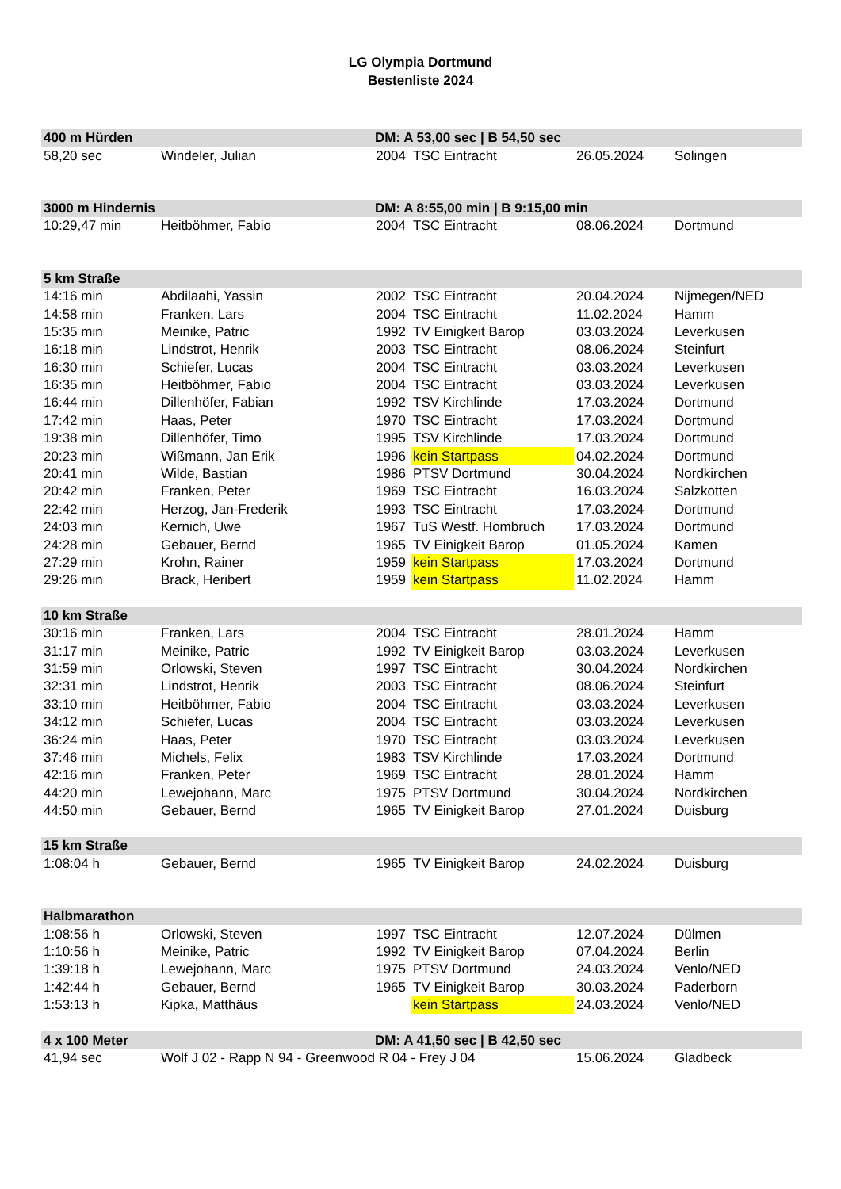LG Olympia Dortmund
Bestenliste 2024
| 400 m Hürden | | DM: A 53,00 sec / B 54,50 sec | | | |
| --- | --- | --- | --- | --- | --- |
| 58,20 sec | Windeler, Julian | 2004 | TSC Eintracht | 26.05.2024 | Solingen |
| 3000 m Hindernis | | DM: A 8:55,00 min / B 9:15,00 min | | | |
| 10:29,47 min | Heitböhmer, Fabio | 2004 | TSC Eintracht | 08.06.2024 | Dortmund |
| 5 km Straße | | | | | |
| 14:16 min | Abdilaahi, Yassin | 2002 | TSC Eintracht | 20.04.2024 | Nijmegen/NED |
| 14:58 min | Franken, Lars | 2004 | TSC Eintracht | 11.02.2024 | Hamm |
| 15:35 min | Meinike, Patric | 1992 | TV Einigkeit Barop | 03.03.2024 | Leverkusen |
| 16:18 min | Lindstrot, Henrik | 2003 | TSC Eintracht | 08.06.2024 | Steinfurt |
| 16:30 min | Schiefer, Lucas | 2004 | TSC Eintracht | 03.03.2024 | Leverkusen |
| 16:35 min | Heitböhmer, Fabio | 2004 | TSC Eintracht | 03.03.2024 | Leverkusen |
| 16:44 min | Dillenhöfer, Fabian | 1992 | TSV Kirchlinde | 17.03.2024 | Dortmund |
| 17:42 min | Haas, Peter | 1970 | TSC Eintracht | 17.03.2024 | Dortmund |
| 19:38 min | Dillenhöfer, Timo | 1995 | TSV Kirchlinde | 17.03.2024 | Dortmund |
| 20:23 min | Wißmann, Jan Erik | 1996 | kein Startpass | 04.02.2024 | Dortmund |
| 20:41 min | Wilde, Bastian | 1986 | PTSV Dortmund | 30.04.2024 | Nordkirchen |
| 20:42 min | Franken, Peter | 1969 | TSC Eintracht | 16.03.2024 | Salzkotten |
| 22:42 min | Herzog, Jan-Frederik | 1993 | TSC Eintracht | 17.03.2024 | Dortmund |
| 24:03 min | Kernich, Uwe | 1967 | TuS Westf. Hombruch | 17.03.2024 | Dortmund |
| 24:28 min | Gebauer, Bernd | 1965 | TV Einigkeit Barop | 01.05.2024 | Kamen |
| 27:29 min | Krohn, Rainer | 1959 | kein Startpass | 17.03.2024 | Dortmund |
| 29:26 min | Brack, Heribert | 1959 | kein Startpass | 11.02.2024 | Hamm |
| 10 km Straße | | | | | |
| 30:16 min | Franken, Lars | 2004 | TSC Eintracht | 28.01.2024 | Hamm |
| 31:17 min | Meinike, Patric | 1992 | TV Einigkeit Barop | 03.03.2024 | Leverkusen |
| 31:59 min | Orlowski, Steven | 1997 | TSC Eintracht | 30.04.2024 | Nordkirchen |
| 32:31 min | Lindstrot, Henrik | 2003 | TSC Eintracht | 08.06.2024 | Steinfurt |
| 33:10 min | Heitböhmer, Fabio | 2004 | TSC Eintracht | 03.03.2024 | Leverkusen |
| 34:12 min | Schiefer, Lucas | 2004 | TSC Eintracht | 03.03.2024 | Leverkusen |
| 36:24 min | Haas, Peter | 1970 | TSC Eintracht | 03.03.2024 | Leverkusen |
| 37:46 min | Michels, Felix | 1983 | TSV Kirchlinde | 17.03.2024 | Dortmund |
| 42:16 min | Franken, Peter | 1969 | TSC Eintracht | 28.01.2024 | Hamm |
| 44:20 min | Lewejohann, Marc | 1975 | PTSV Dortmund | 30.04.2024 | Nordkirchen |
| 44:50 min | Gebauer, Bernd | 1965 | TV Einigkeit Barop | 27.01.2024 | Duisburg |
| 15 km Straße | | | | | |
| 1:08:04 h | Gebauer, Bernd | 1965 | TV Einigkeit Barop | 24.02.2024 | Duisburg |
| Halbmarathon | | | | | |
| 1:08:56 h | Orlowski, Steven | 1997 | TSC Eintracht | 12.07.2024 | Dülmen |
| 1:10:56 h | Meinike, Patric | 1992 | TV Einigkeit Barop | 07.04.2024 | Berlin |
| 1:39:18 h | Lewejohann, Marc | 1975 | PTSV Dortmund | 24.03.2024 | Venlo/NED |
| 1:42:44 h | Gebauer, Bernd | 1965 | TV Einigkeit Barop | 30.03.2024 | Paderborn |
| 1:53:13 h | Kipka, Matthäus | | kein Startpass | 24.03.2024 | Venlo/NED |
| 4 x 100 Meter | | DM: A 41,50 sec / B 42,50 sec | | | |
| 41,94 sec | Wolf J 02 - Rapp N 94 - Greenwood R 04 - Frey J 04 | | | 15.06.2024 | Gladbeck |